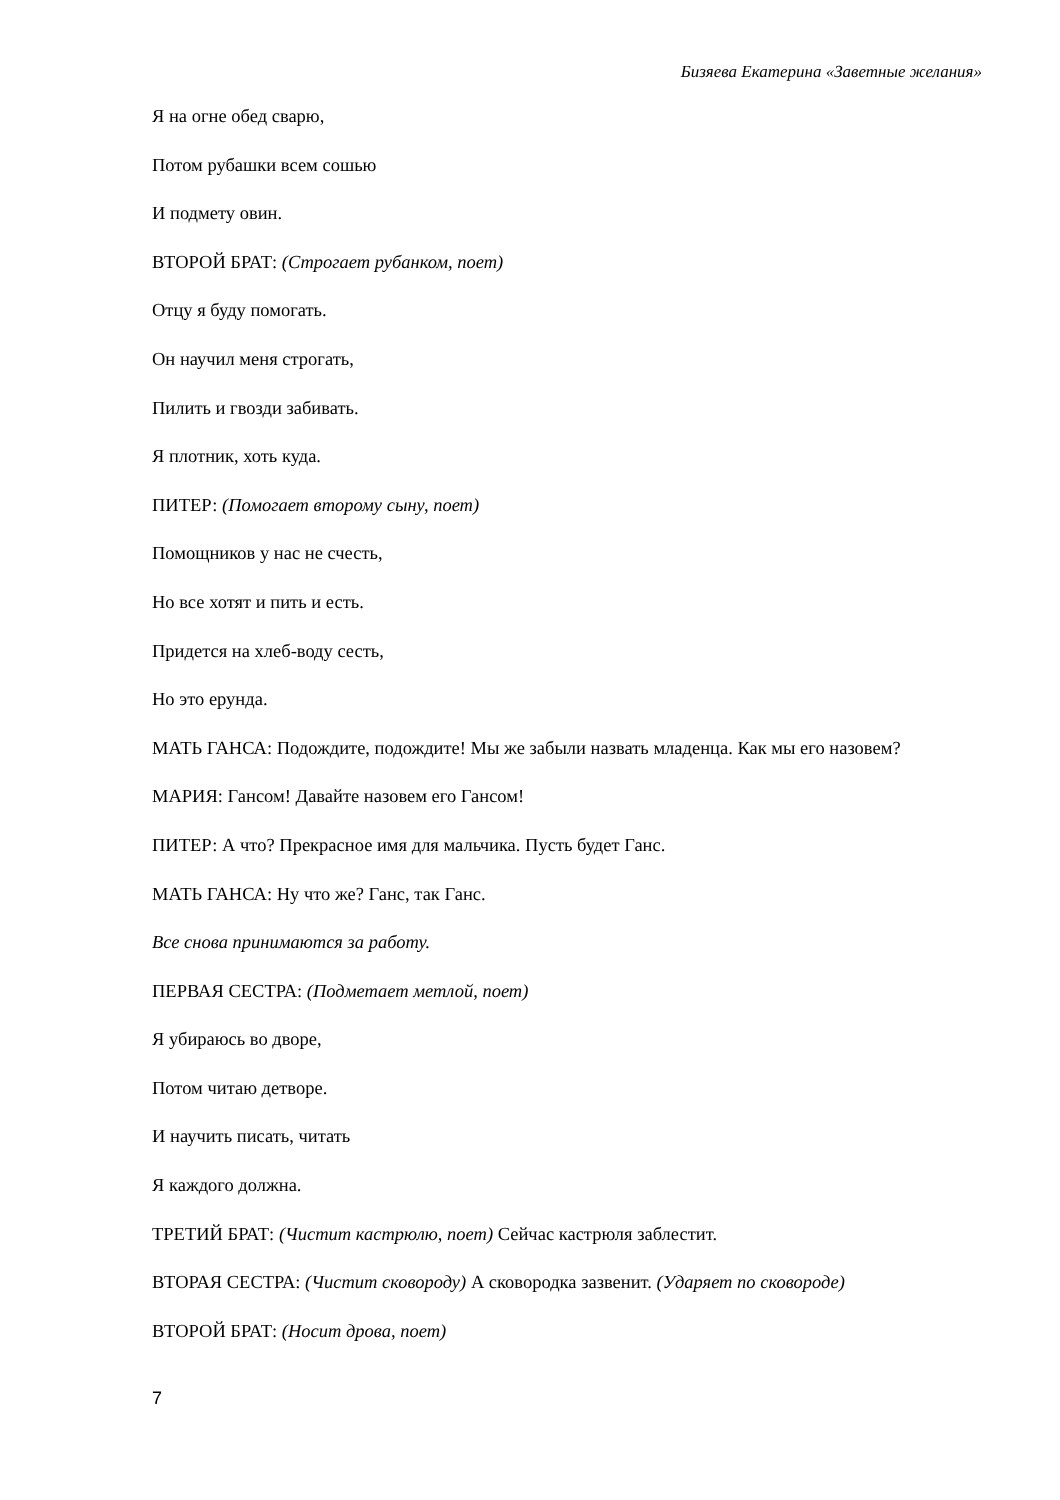Бизяева Екатерина «Заветные желания»
Я на огне обед сварю,
Потом рубашки всем сошью
И подмету овин.
ВТОРОЙ БРАТ: (Строгает рубанком, поет)
Отцу я буду помогать.
Он научил меня строгать,
Пилить и гвозди забивать.
Я плотник, хоть куда.
ПИТЕР: (Помогает второму сыну, поет)
Помощников у нас не счесть,
Но все хотят и пить и есть.
Придется на хлеб-воду сесть,
Но это ерунда.
МАТЬ ГАНСА: Подождите, подождите! Мы же забыли назвать младенца. Как мы его назовем?
МАРИЯ: Гансом! Давайте назовем его Гансом!
ПИТЕР: А что? Прекрасное имя для мальчика. Пусть будет Ганс.
МАТЬ ГАНСА: Ну что же? Ганс, так Ганс.
Все снова принимаются за работу.
ПЕРВАЯ СЕСТРА: (Подметает метлой, поет)
Я убираюсь во дворе,
Потом читаю детворе.
И научить писать, читать
Я каждого должна.
ТРЕТИЙ БРАТ: (Чистит кастрюлю, поет) Сейчас кастрюля заблестит.
ВТОРАЯ СЕСТРА: (Чистит сковороду) А сковородка зазвенит. (Ударяет по сковороде)
ВТОРОЙ БРАТ: (Носит дрова, поет)
7